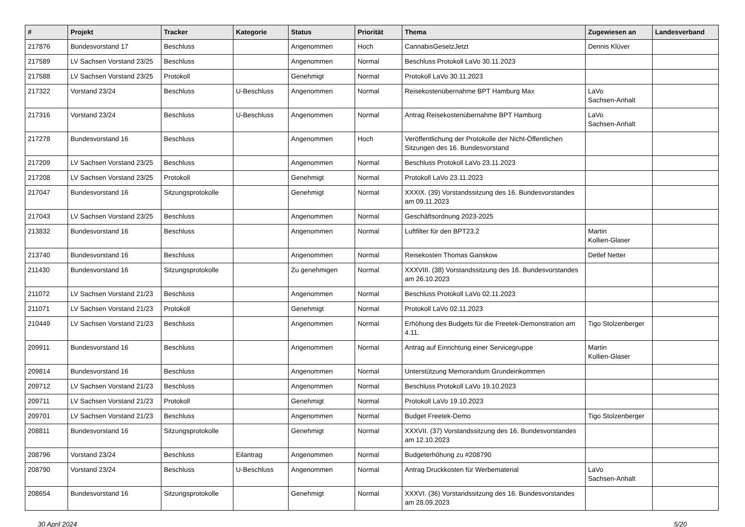| # | Projekt | Tracker | Kategorie | Status | Priorität | Thema | Zugewiesen an | Landesverband |
| --- | --- | --- | --- | --- | --- | --- | --- | --- |
| 217876 | Bundesvorstand 17 | Beschluss | | Angenommen | Hoch | CannabisGesetzJetzt | Dennis Klüver | |
| 217589 | LV Sachsen Vorstand 23/25 | Beschluss | | Angenommen | Normal | Beschluss Protokoll LaVo 30.11.2023 | | |
| 217588 | LV Sachsen Vorstand 23/25 | Protokoll | | Genehmigt | Normal | Protokoll LaVo 30.11.2023 | | |
| 217322 | Vorstand 23/24 | Beschluss | U-Beschluss | Angenommen | Normal | Reisekostenübernahme BPT Hamburg Max | LaVo Sachsen-Anhalt | |
| 217316 | Vorstand 23/24 | Beschluss | U-Beschluss | Angenommen | Normal | Antrag Reisekostenübernahme BPT Hamburg | LaVo Sachsen-Anhalt | |
| 217278 | Bundesvorstand 16 | Beschluss | | Angenommen | Hoch | Veröffentlichung der Protokolle der Nicht-Öffentlichen Sitzungen des 16. Bundesvorstand | | |
| 217209 | LV Sachsen Vorstand 23/25 | Beschluss | | Angenommen | Normal | Beschluss Protokoll LaVo 23.11.2023 | | |
| 217208 | LV Sachsen Vorstand 23/25 | Protokoll | | Genehmigt | Normal | Protokoll LaVo 23.11.2023 | | |
| 217047 | Bundesvorstand 16 | Sitzungsprotokolle | | Genehmigt | Normal | XXXIX. (39) Vorstandssitzung des 16. Bundesvorstandes am 09.11.2023 | | |
| 217043 | LV Sachsen Vorstand 23/25 | Beschluss | | Angenommen | Normal | Geschäftsordnung 2023-2025 | | |
| 213832 | Bundesvorstand 16 | Beschluss | | Angenommen | Normal | Luftfilter für den BPT23.2 | Martin Kollien-Glaser | |
| 213740 | Bundesvorstand 16 | Beschluss | | Angenommen | Normal | Reisekosten Thomas Ganskow | Detlef Netter | |
| 211430 | Bundesvorstand 16 | Sitzungsprotokolle | | Zu genehmigen | Normal | XXXVIII. (38) Vorstandssitzung des 16. Bundesvorstandes am 26.10.2023 | | |
| 211072 | LV Sachsen Vorstand 21/23 | Beschluss | | Angenommen | Normal | Beschluss Protokoll LaVo 02.11.2023 | | |
| 211071 | LV Sachsen Vorstand 21/23 | Protokoll | | Genehmigt | Normal | Protokoll LaVo 02.11.2023 | | |
| 210449 | LV Sachsen Vorstand 21/23 | Beschluss | | Angenommen | Normal | Erhöhung des Budgets für die Freetek-Demonstration am 4.11. | Tigo Stolzenberger | |
| 209911 | Bundesvorstand 16 | Beschluss | | Angenommen | Normal | Antrag auf Einrichtung einer Servicegruppe | Martin Kollien-Glaser | |
| 209814 | Bundesvorstand 16 | Beschluss | | Angenommen | Normal | Unterstützung Memorandum Grundeinkommen | | |
| 209712 | LV Sachsen Vorstand 21/23 | Beschluss | | Angenommen | Normal | Beschluss Protokoll LaVo 19.10.2023 | | |
| 209711 | LV Sachsen Vorstand 21/23 | Protokoll | | Genehmigt | Normal | Protokoll LaVo 19.10.2023 | | |
| 209701 | LV Sachsen Vorstand 21/23 | Beschluss | | Angenommen | Normal | Budget Freetek-Demo | Tigo Stolzenberger | |
| 208811 | Bundesvorstand 16 | Sitzungsprotokolle | | Genehmigt | Normal | XXXVII. (37) Vorstandssitzung des 16. Bundesvorstandes am 12.10.2023 | | |
| 208796 | Vorstand 23/24 | Beschluss | Eilantrag | Angenommen | Normal | Budgeterhöhung zu #208790 | | |
| 208790 | Vorstand 23/24 | Beschluss | U-Beschluss | Angenommen | Normal | Antrag Druckkosten für Werbematerial | LaVo Sachsen-Anhalt | |
| 208654 | Bundesvorstand 16 | Sitzungsprotokolle | | Genehmigt | Normal | XXXVI. (36) Vorstandssitzung des 16. Bundesvorstandes am 28.09.2023 | | |
30 April 2024 5/20